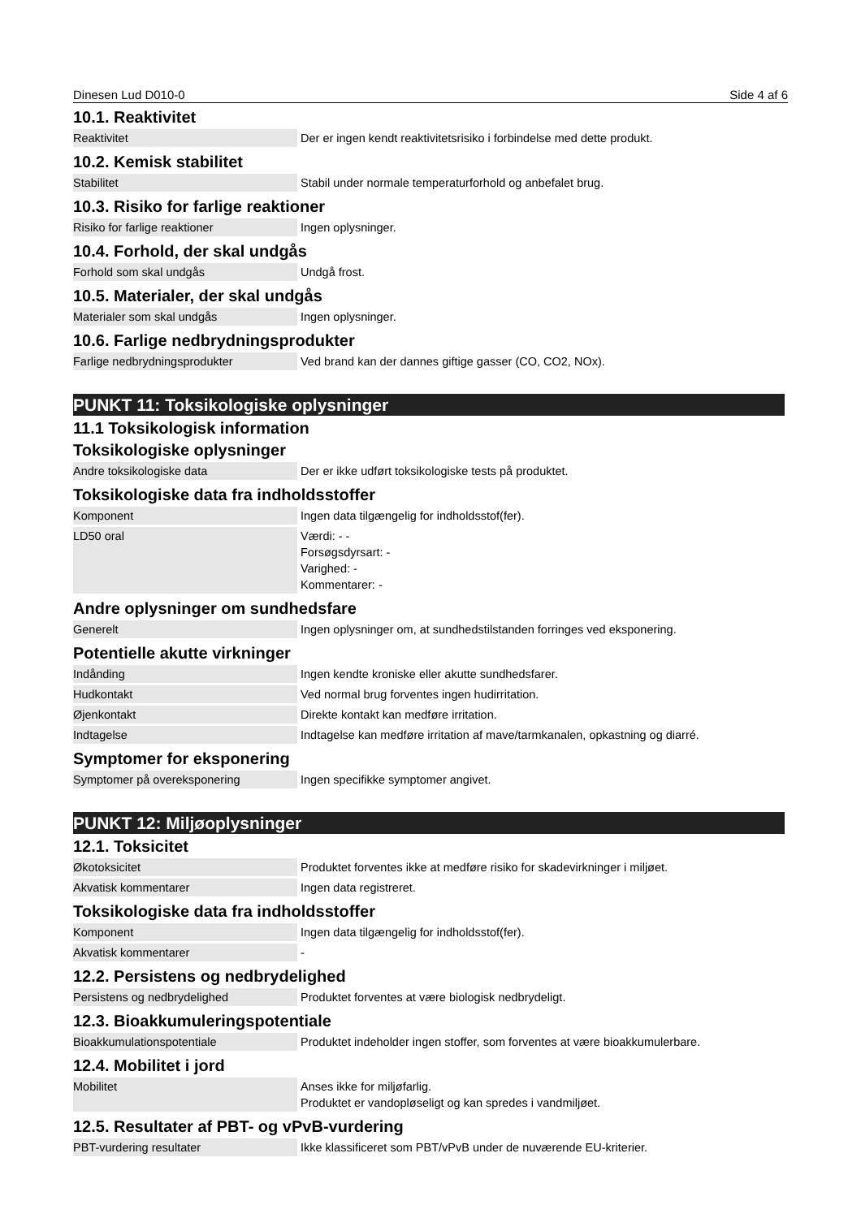Dinesen Lud D010-0 Side 4 af 6
10.1. Reaktivitet
| Reaktivitet | Der er ingen kendt reaktivitetsrisiko i forbindelse med dette produkt. |
10.2. Kemisk stabilitet
| Stabilitet | Stabil under normale temperaturforhold og anbefalet brug. |
10.3. Risiko for farlige reaktioner
| Risiko for farlige reaktioner | Ingen oplysninger. |
10.4. Forhold, der skal undgås
| Forhold som skal undgås | Undgå frost. |
10.5. Materialer, der skal undgås
| Materialer som skal undgås | Ingen oplysninger. |
10.6. Farlige nedbrydningsprodukter
| Farlige nedbrydningsprodukter | Ved brand kan der dannes giftige gasser (CO, CO2, NOx). |
PUNKT 11: Toksikologiske oplysninger
11.1 Toksikologisk information
Toksikologiske oplysninger
| Andre toksikologiske data | Der er ikke udført toksikologiske tests på produktet. |
Toksikologiske data fra indholdsstoffer
| Komponent | Ingen data tilgængelig for indholdsstof(fer). |
| LD50 oral | Værdi: - - Forsøgsdyrsart: - Varighed: - Kommentarer: - |
Andre oplysninger om sundhedsfare
| Generelt | Ingen oplysninger om, at sundhedstilstanden forringes ved eksponering. |
Potentielle akutte virkninger
| Indånding | Ingen kendte kroniske eller akutte sundhedsfarer. |
| Hudkontakt | Ved normal brug forventes ingen hudirritation. |
| Øjenkontakt | Direkte kontakt kan medføre irritation. |
| Indtagelse | Indtagelse kan medføre irritation af mave/tarmkanalen, opkastning og diarré. |
Symptomer for eksponering
| Symptomer på overeksponering | Ingen specifikke symptomer angivet. |
PUNKT 12: Miljøoplysninger
12.1. Toksicitet
| Økotoksicitet | Produktet forventes ikke at medføre risiko for skadevirkninger i miljøet. |
| Akvatisk kommentarer | Ingen data registreret. |
Toksikologiske data fra indholdsstoffer
| Komponent | Ingen data tilgængelig for indholdsstof(fer). |
| Akvatisk kommentarer | - |
12.2. Persistens og nedbrydelighed
| Persistens og nedbrydelighed | Produktet forventes at være biologisk nedbrydeligt. |
12.3. Bioakkumuleringspotentiale
| Bioakkumulationspotentiale | Produktet indeholder ingen stoffer, som forventes at være bioakkumulerbare. |
12.4. Mobilitet i jord
| Mobilitet | Anses ikke for miljøfarlig. Produktet er vandopløseligt og kan spredes i vandmiljøet. |
12.5. Resultater af PBT- og vPvB-vurdering
| PBT-vurdering resultater | Ikke klassificeret som PBT/vPvB under de nuværende EU-kriterier. |